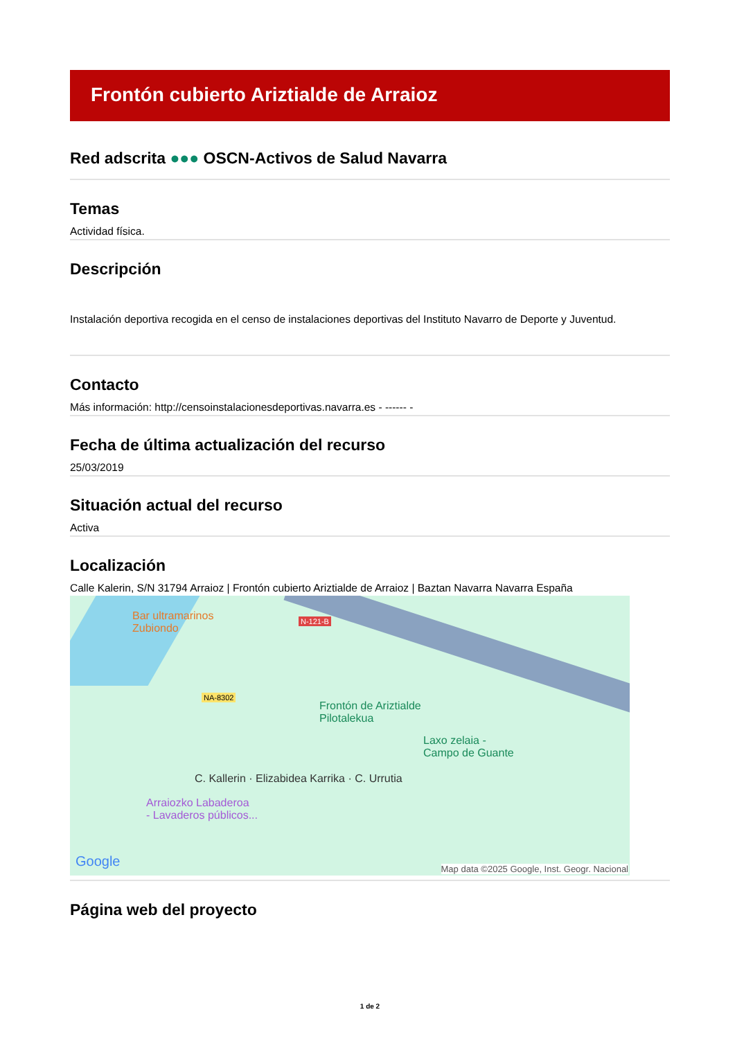Frontón cubierto Ariztialde de Arraioz
Red adscrita ●●● OSCN-Activos de Salud Navarra
Temas
Actividad física.
Descripción
Instalación deportiva recogida en el censo de instalaciones deportivas del Instituto Navarro de Deporte y Juventud.
Contacto
Más información: http://censoinstalacionesdeportivas.navarra.es - ------ -
Fecha de última actualización del recurso
25/03/2019
Situación actual del recurso
Activa
Localización
Calle Kalerin, S/N 31794 Arraioz | Frontón cubierto Ariztialde de Arraioz | Baztan Navarra Navarra España
Bar ultramarinos
Zubiondo
N-121-B
NA-8302
Frontón de Ariztialde
Pilotalekua
Laxo zelaia -
Campo de Guante
C. Kallerin · Elizabidea Karrika · C. Urrutia
Arraiozko Labaderoa
- Lavaderos públicos...
Google
Map data ©2025 Google, Inst. Geogr. Nacional
Página web del proyecto
1 de 2